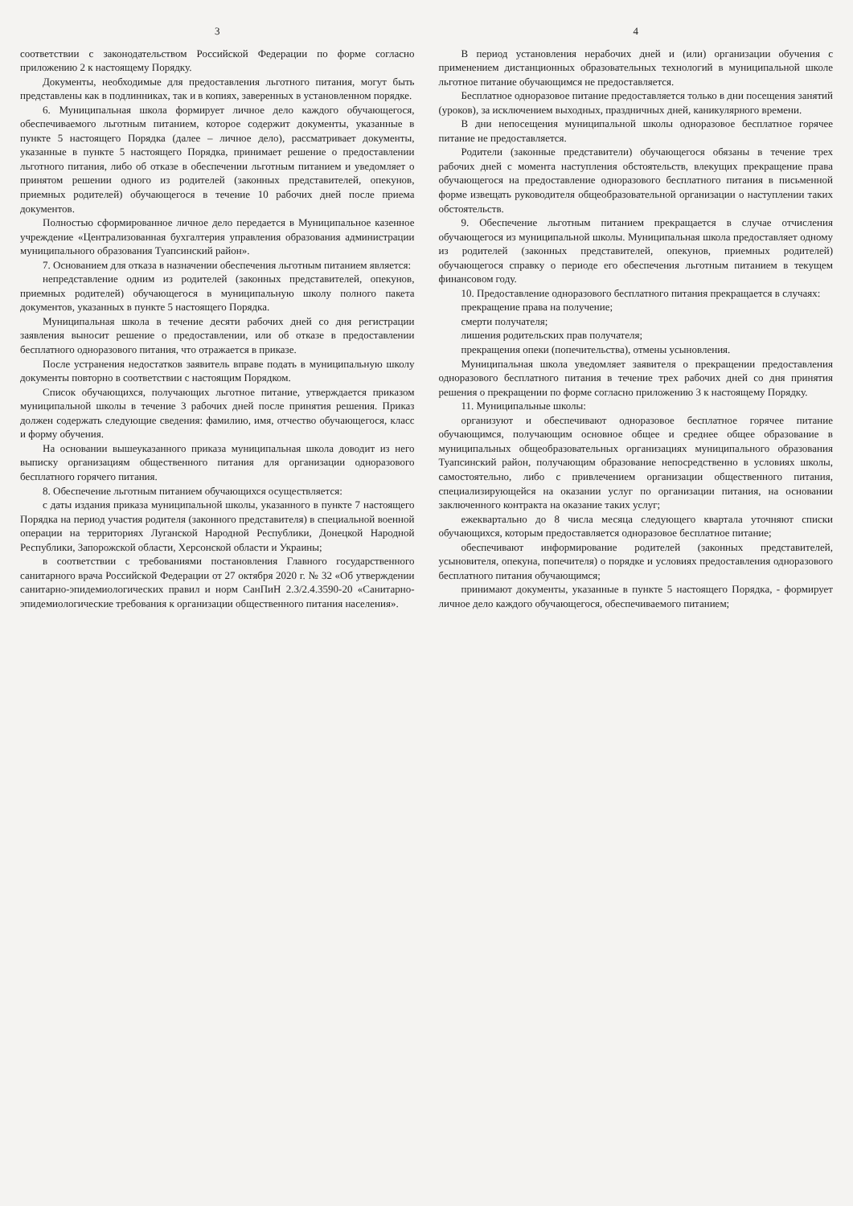3
соответствии с законодательством Российской Федерации по форме согласно приложению 2 к настоящему Порядку.
Документы, необходимые для предоставления льготного питания, могут быть представлены как в подлинниках, так и в копиях, заверенных в установленном порядке.
6. Муниципальная школа формирует личное дело каждого обучающегося, обеспечиваемого льготным питанием, которое содержит документы, указанные в пункте 5 настоящего Порядка (далее – личное дело), рассматривает документы, указанные в пункте 5 настоящего Порядка, принимает решение о предоставлении льготного питания, либо об отказе в обеспечении льготным питанием и уведомляет о принятом решении одного из родителей (законных представителей, опекунов, приемных родителей) обучающегося в течение 10 рабочих дней после приема документов.
Полностью сформированное личное дело передается в Муниципальное казенное учреждение «Централизованная бухгалтерия управления образования администрации муниципального образования Туапсинский район».
7. Основанием для отказа в назначении обеспечения льготным питанием является:
непредставление одним из родителей (законных представителей, опекунов, приемных родителей) обучающегося в муниципальную школу полного пакета документов, указанных в пункте 5 настоящего Порядка.
Муниципальная школа в течение десяти рабочих дней со дня регистрации заявления выносит решение о предоставлении, или об отказе в предоставлении бесплатного одноразового питания, что отражается в приказе.
После устранения недостатков заявитель вправе подать в муниципальную школу документы повторно в соответствии с настоящим Порядком.
Список обучающихся, получающих льготное питание, утверждается приказом муниципальной школы в течение 3 рабочих дней после принятия решения. Приказ должен содержать следующие сведения: фамилию, имя, отчество обучающегося, класс и форму обучения.
На основании вышеуказанного приказа муниципальная школа доводит из него выписку организациям общественного питания для организации одноразового бесплатного горячего питания.
8. Обеспечение льготным питанием обучающихся осуществляется:
с даты издания приказа муниципальной школы, указанного в пункте 7 настоящего Порядка на период участия родителя (законного представителя) в специальной военной операции на территориях Луганской Народной Республики, Донецкой Народной Республики, Запорожской области, Херсонской области и Украины;
в соответствии с требованиями постановления Главного государственного санитарного врача Российской Федерации от 27 октября 2020 г. № 32 «Об утверждении санитарно-эпидемиологических правил и норм СанПиН 2.3/2.4.3590-20 «Санитарно-эпидемиологические требования к организации общественного питания населения».
4
В период установления нерабочих дней и (или) организации обучения с применением дистанционных образовательных технологий в муниципальной школе льготное питание обучающимся не предоставляется.
Бесплатное одноразовое питание предоставляется только в дни посещения занятий (уроков), за исключением выходных, праздничных дней, каникулярного времени.
В дни непосещения муниципальной школы одноразовое бесплатное горячее питание не предоставляется.
Родители (законные представители) обучающегося обязаны в течение трех рабочих дней с момента наступления обстоятельств, влекущих прекращение права обучающегося на предоставление одноразового бесплатного питания в письменной форме извещать руководителя общеобразовательной организации о наступлении таких обстоятельств.
9. Обеспечение льготным питанием прекращается в случае отчисления обучающегося из муниципальной школы. Муниципальная школа предоставляет одному из родителей (законных представителей, опекунов, приемных родителей) обучающегося справку о периоде его обеспечения льготным питанием в текущем финансовом году.
10. Предоставление одноразового бесплатного питания прекращается в случаях:
прекращение права на получение;
смерти получателя;
лишения родительских прав получателя;
прекращения опеки (попечительства), отмены усыновления.
Муниципальная школа уведомляет заявителя о прекращении предоставления одноразового бесплатного питания в течение трех рабочих дней со дня принятия решения о прекращении по форме согласно приложению 3 к настоящему Порядку.
11. Муниципальные школы:
организуют и обеспечивают одноразовое бесплатное горячее питание обучающимся, получающим основное общее и среднее общее образование в муниципальных общеобразовательных организациях муниципального образования Туапсинский район, получающим образование непосредственно в условиях школы, самостоятельно, либо с привлечением организации общественного питания, специализирующейся на оказании услуг по организации питания, на основании заключенного контракта на оказание таких услуг;
ежеквартально до 8 числа месяца следующего квартала уточняют списки обучающихся, которым предоставляется одноразовое бесплатное питание;
обеспечивают информирование родителей (законных представителей, усыновителя, опекуна, попечителя) о порядке и условиях предоставления одноразового бесплатного питания обучающимся;
принимают документы, указанные в пункте 5 настоящего Порядка, - формирует личное дело каждого обучающегося, обеспечиваемого питанием;